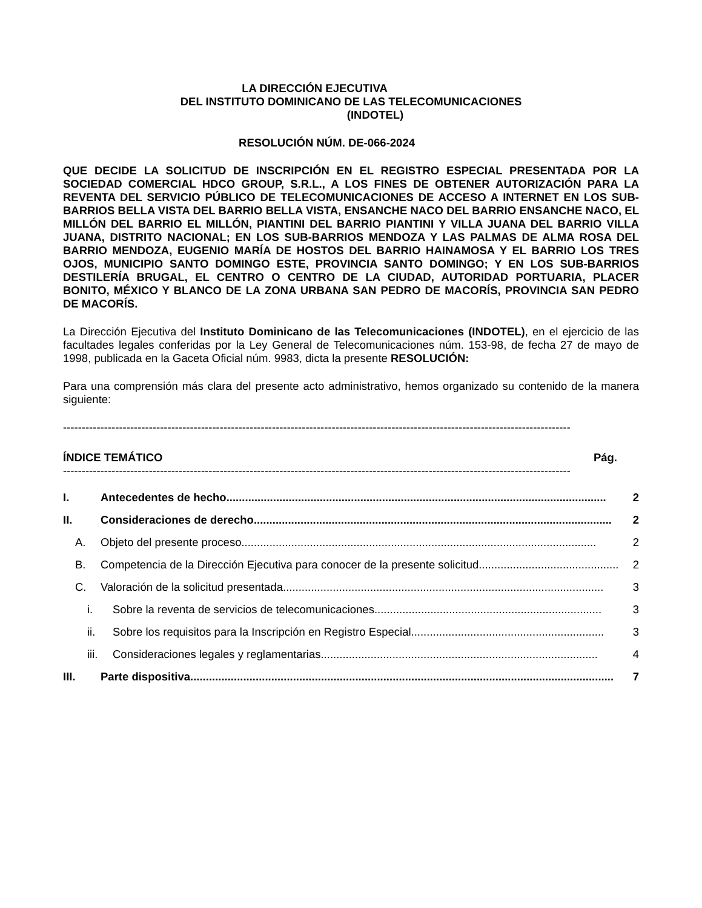LA DIRECCIÓN EJECUTIVA
DEL INSTITUTO DOMINICANO DE LAS TELECOMUNICACIONES
(INDOTEL)
RESOLUCIÓN NÚM. DE-066-2024
QUE DECIDE LA SOLICITUD DE INSCRIPCIÓN EN EL REGISTRO ESPECIAL PRESENTADA POR LA SOCIEDAD COMERCIAL HDCO GROUP, S.R.L., A LOS FINES DE OBTENER AUTORIZACIÓN PARA LA REVENTA DEL SERVICIO PÚBLICO DE TELECOMUNICACIONES DE ACCESO A INTERNET EN LOS SUB-BARRIOS BELLA VISTA DEL BARRIO BELLA VISTA, ENSANCHE NACO DEL BARRIO ENSANCHE NACO, EL MILLÓN DEL BARRIO EL MILLÓN, PIANTINI DEL BARRIO PIANTINI Y VILLA JUANA DEL BARRIO VILLA JUANA, DISTRITO NACIONAL; EN LOS SUB-BARRIOS MENDOZA Y LAS PALMAS DE ALMA ROSA DEL BARRIO MENDOZA, EUGENIO MARÍA DE HOSTOS DEL BARRIO HAINAMOSA Y EL BARRIO LOS TRES OJOS, MUNICIPIO SANTO DOMINGO ESTE, PROVINCIA SANTO DOMINGO; Y EN LOS SUB-BARRIOS DESTILERÍA BRUGAL, EL CENTRO O CENTRO DE LA CIUDAD, AUTORIDAD PORTUARIA, PLACER BONITO, MÉXICO Y BLANCO DE LA ZONA URBANA SAN PEDRO DE MACORÍS, PROVINCIA SAN PEDRO DE MACORÍS.
La Dirección Ejecutiva del Instituto Dominicano de las Telecomunicaciones (INDOTEL), en el ejercicio de las facultades legales conferidas por la Ley General de Telecomunicaciones núm. 153-98, de fecha 27 de mayo de 1998, publicada en la Gaceta Oficial núm. 9983, dicta la presente RESOLUCIÓN:
Para una comprensión más clara del presente acto administrativo, hemos organizado su contenido de la manera siguiente:
----------------------------------------------------------------------------------------------------------------------------------------
ÍNDICE TEMÁTICO Pág.
----------------------------------------------------------------------------------------------------------------------------------------
I. Antecedentes de hecho.......................................................................................................................... 2
II. Consideraciones de derecho................................................................................................................... 2
A. Objeto del presente proceso.................................................................................................................. 2
B. Competencia de la Dirección Ejecutiva para conocer de la presente solicitud............................................. 2
C. Valoración de la solicitud presentada....................................................................................................... 3
i. Sobre la reventa de servicios de telecomunicaciones......................................................................... 3
ii. Sobre los requisitos para la Inscripción en Registro Especial.............................................................. 3
iii. Consideraciones legales y reglamentarias......................................................................................... 4
III. Parte dispositiva........................................................................................................................................ 7